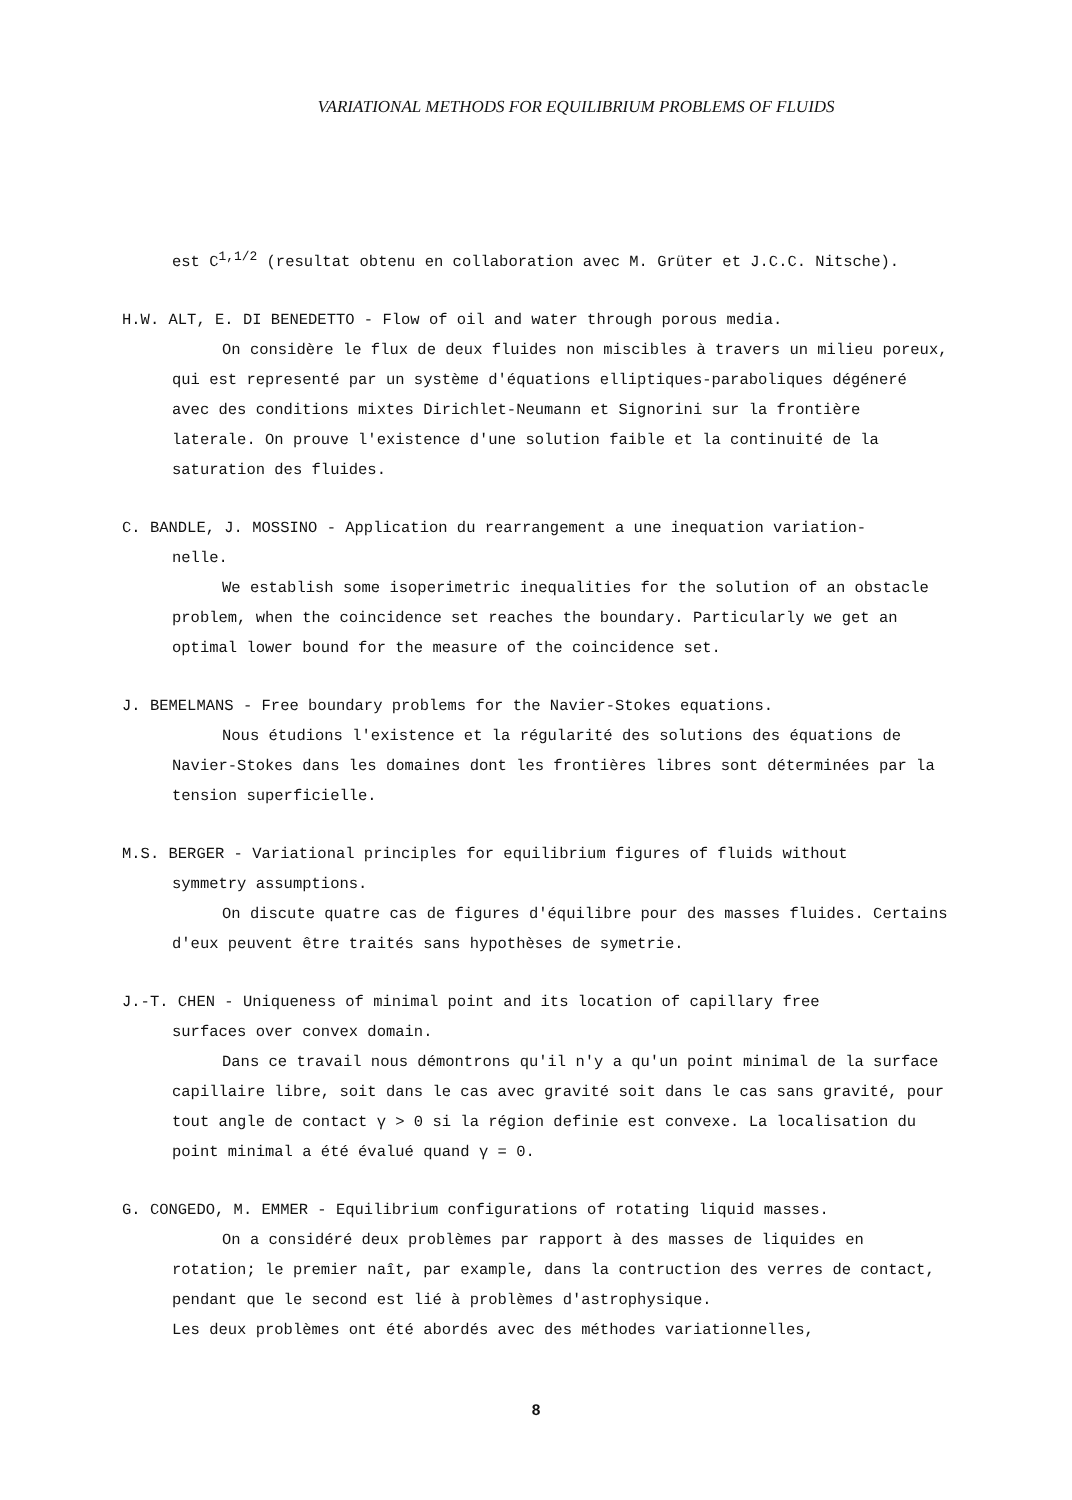VARIATIONAL METHODS FOR EQUILIBRIUM PROBLEMS OF FLUIDS
est C<sup>1,1/2</sup> (resultat obtenu en collaboration avec M. Grüter et J.C.C. Nitsche).
H.W. ALT, E. DI BENEDETTO - Flow of oil and water through porous media.
On considère le flux de deux fluides non miscibles à travers un milieu poreux, qui est representé par un système d'équations elliptiques-paraboliques dégéneré avec des conditions mixtes Dirichlet-Neumann et Signorini sur la frontière laterale. On prouve l'existence d'une solution faible et la continuité de la saturation des fluides.
C. BANDLE, J. MOSSINO - Application du rearrangement a une inequation variation-
nelle.
We establish some isoperimetric inequalities for the solution of an obstacle problem, when the coincidence set reaches the boundary. Particularly we get an optimal lower bound for the measure of the coincidence set.
J. BEMELMANS - Free boundary problems for the Navier-Stokes equations.
Nous étudions l'existence et la régularité des solutions des équations de Navier-Stokes dans les domaines dont les frontières libres sont déterminées par la tension superficielle.
M.S. BERGER - Variational principles for equilibrium figures of fluids without
symmetry assumptions.
On discute quatre cas de figures d'équilibre pour des masses fluides. Certains d'eux peuvent être traités sans hypothèses de symetrie.
J.-T. CHEN - Uniqueness of minimal point and its location of capillary free
surfaces over convex domain.
Dans ce travail nous démontrons qu'il n'y a qu'un point minimal de la surface capillaire libre, soit dans le cas avec gravité soit dans le cas sans gravité, pour tout angle de contact γ > 0 si la région definie est convexe. La localisation du point minimal a été évalué quand γ = 0.
G. CONGEDO, M. EMMER - Equilibrium configurations of rotating liquid masses.
On a considéré deux problèmes par rapport à des masses de liquides en rotation; le premier naît, par example, dans la contruction des verres de contact, pendant que le second est lié à problèmes d'astrophysique.
Les deux problèmes ont été abordés avec des méthodes variationnelles,
8